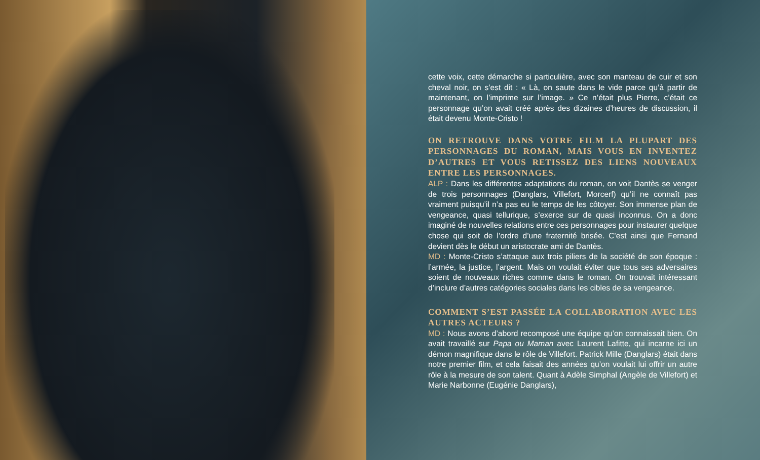cette voix, cette démarche si particulière, avec son manteau de cuir et son cheval noir, on s’est dit : « Là, on saute dans le vide parce qu’à partir de maintenant, on l’imprime sur l’image. » Ce n’était plus Pierre, c’était ce personnage qu’on avait créé après des dizaines d’heures de discussion, il était devenu Monte-Cristo !
ON RETROUVE DANS VOTRE FILM LA PLUPART DES PERSONNAGES DU ROMAN, MAIS VOUS EN INVENTEZ D’AUTRES ET VOUS RETISSEZ DES LIENS NOUVEAUX ENTRE LES PERSONNAGES.
ALP : Dans les différentes adaptations du roman, on voit Dantès se venger de trois personnages (Danglars, Villefort, Morcerf) qu’il ne connaît pas vraiment puisqu’il n’a pas eu le temps de les côtoyer. Son immense plan de vengeance, quasi tellurique, s’exerce sur de quasi inconnus. On a donc imaginé de nouvelles relations entre ces personnages pour instaurer quelque chose qui soit de l’ordre d’une fraternité brisée. C’est ainsi que Fernand devient dès le début un aristocrate ami de Dantès.
MD : Monte-Cristo s’attaque aux trois piliers de la société de son époque : l’armée, la justice, l’argent. Mais on voulait éviter que tous ses adversaires soient de nouveaux riches comme dans le roman. On trouvait intéressant d’inclure d’autres catégories sociales dans les cibles de sa vengeance.
COMMENT S’EST PASSÉE LA COLLABORATION AVEC LES AUTRES ACTEURS ?
MD : Nous avons d’abord recomposé une équipe qu’on connaissait bien. On avait travaillé sur Papa ou Maman avec Laurent Lafitte, qui incarne ici un démon magnifique dans le rôle de Villefort. Patrick Mille (Danglars) était dans notre premier film, et cela faisait des années qu’on voulait lui offrir un autre rôle à la mesure de son talent. Quant à Adèle Simphal (Angèle de Villefort) et Marie Narbonne (Eugénie Danglars),